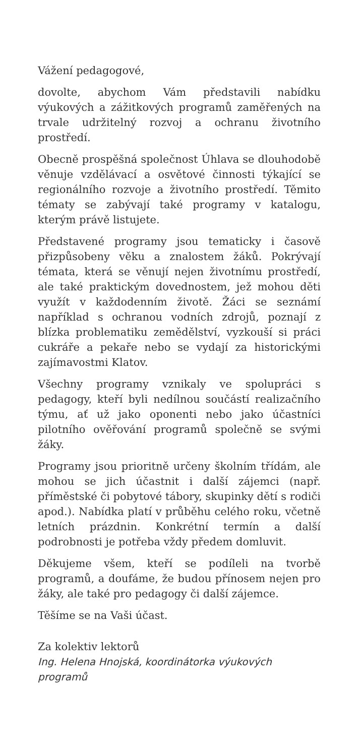Vážení pedagogové,
dovolte, abychom Vám představili nabídku výukových a zážitkových programů zaměřených na trvale udržitelný rozvoj a ochranu životního prostředí.
Obecně prospěšná společnost Úhlava se dlouhodobě věnuje vzdělávací a osvětové činnosti týkající se regionálního rozvoje a životního prostředí. Těmito tématy se zabývají také programy v katalogu, kterým právě listujete.
Představené programy jsou tematicky i časově přizpůsobeny věku a znalostem žáků. Pokrývají témata, která se věnují nejen životnímu prostředí, ale také praktickým dovednostem, jež mohou děti využít v každodenním životě. Žáci se seznámí například s ochranou vodních zdrojů, poznají z blízka problematiku zemědělství, vyzkouší si práci cukráře a pekaře nebo se vydají za historickými zajímavostmi Klatov.
Všechny programy vznikaly ve spolupráci s pedagogy, kteří byli nedílnou součástí realizačního týmu, ať už jako oponenti nebo jako účastníci pilotního ověřování programů společně se svými žáky.
Programy jsou prioritně určeny školním třídám, ale mohou se jich účastnit i další zájemci (např. příměstské či pobytové tábory, skupinky dětí s rodiči apod.). Nabídka platí v průběhu celého roku, včetně letních prázdnin. Konkrétní termín a další podrobnosti je potřeba vždy předem domluvit.
Děkujeme všem, kteří se podíleli na tvorbě programů, a doufáme, že budou přínosem nejen pro žáky, ale také pro pedagogy či další zájemce.
Těšíme se na Vaši účast.
Za kolektiv lektorů
Ing. Helena Hnojská, koordinátorka výukových programů